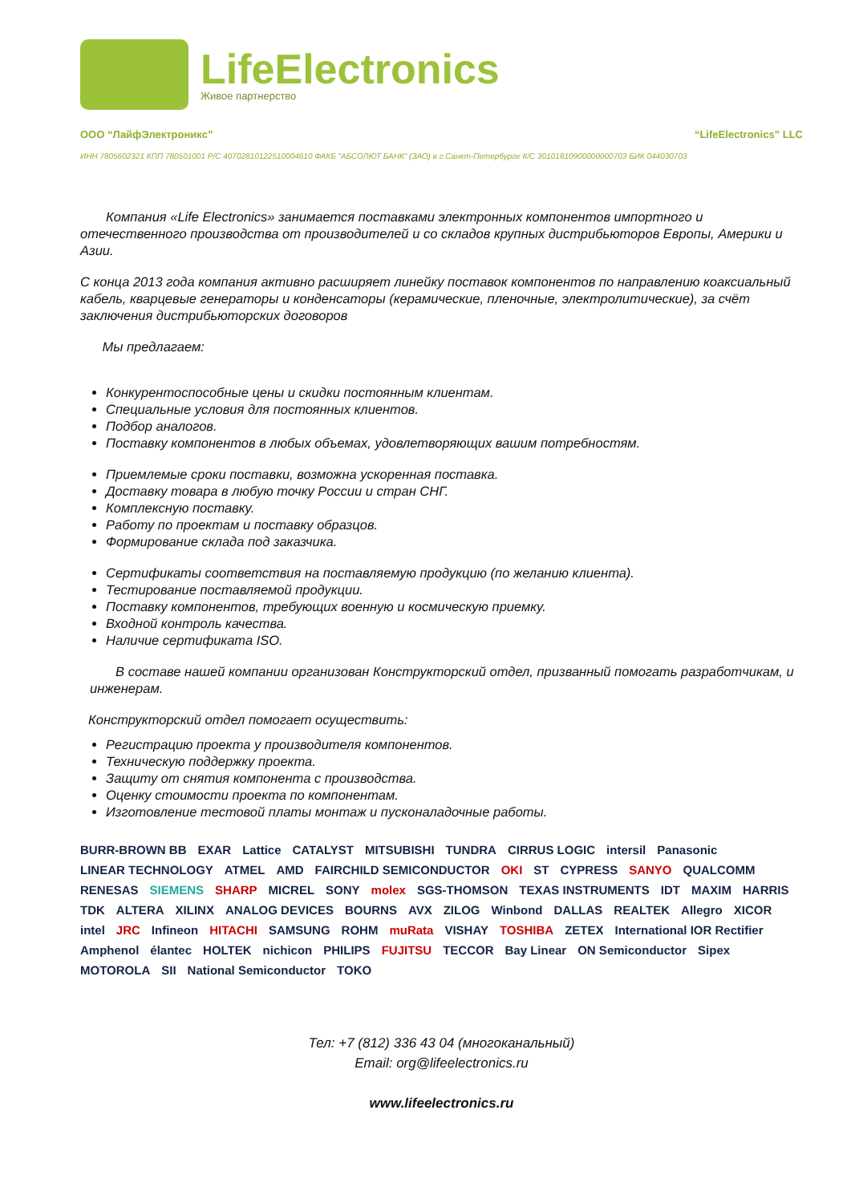LifeElectronics
Живое партнерство
ООО “ЛайфЭлектроникс” “LifeElectronics” LLC
ИНН 7805602321 КПП 780501001 Р/С 40702810122510004610 ФАКБ "АБСОЛЮТ БАНК" (ЗАО) в г.Санкт-Петербурге К/С 30101810900000000703 БИК 044030703
Компания «Life Electronics» занимается поставками электронных компонентов импортного и отечественного производства от производителей и со складов крупных дистрибьюторов Европы, Америки и Азии.
С конца 2013 года компания активно расширяет линейку поставок компонентов по направлению коаксиальный кабель, кварцевые генераторы и конденсаторы (керамические, пленочные, электролитические), за счёт заключения дистрибьюторских договоров
Мы предлагаем:
Конкурентоспособные цены и скидки постоянным клиентам.
Специальные условия для постоянных клиентов.
Подбор аналогов.
Поставку компонентов в любых объемах, удовлетворяющих вашим потребностям.
Приемлемые сроки поставки, возможна ускоренная поставка.
Доставку товара в любую точку России и стран СНГ.
Комплексную поставку.
Работу по проектам и поставку образцов.
Формирование склада под заказчика.
Сертификаты соответствия на поставляемую продукцию (по желанию клиента).
Тестирование поставляемой продукции.
Поставку компонентов, требующих военную и космическую приемку.
Входной контроль качества.
Наличие сертификата ISO.
В составе нашей компании организован Конструкторский отдел, призванный помогать разработчикам, и инженерам.
Конструкторский отдел помогает осуществить:
Регистрацию проекта у производителя компонентов.
Техническую поддержку проекта.
Защиту от снятия компонента с производства.
Оценку стоимости проекта по компонентам.
Изготовление тестовой платы монтаж и пусконаладочные работы.
BURR-BROWN BB EXAR Lattice CATALYST MITSUBISHI TUNDRA CIRRUS LOGIC intersil Panasonic LINEAR TECHNOLOGY ATMEL AMD FAIRCHILD SEMICONDUCTOR OKI ST CYPRESS SANYO QUALCOMM RENESAS SIEMENS SHARP MICREL SONY molex SGS-THOMSON TEXAS INSTRUMENTS IDT MAXIM HARRIS TDK ALTERA XILINX ANALOG DEVICES BOURNS AVX ZILOG Winbond DALLAS REALTEK Allegro XICOR intel JRC Infineon HITACHI SAMSUNG ROHM muRata VISHAY TOSHIBA ZETEX International IOR Rectifier Amphenol élantec HOLTEK nichicon PHILIPS FUJITSU TECCOR Bay Linear ON Semiconductor Sipex MOTOROLA SII National Semiconductor TOKO
Тел: +7 (812) 336 43 04 (многоканальный)
Email: org@lifeelectronics.ru
www.lifeelectronics.ru